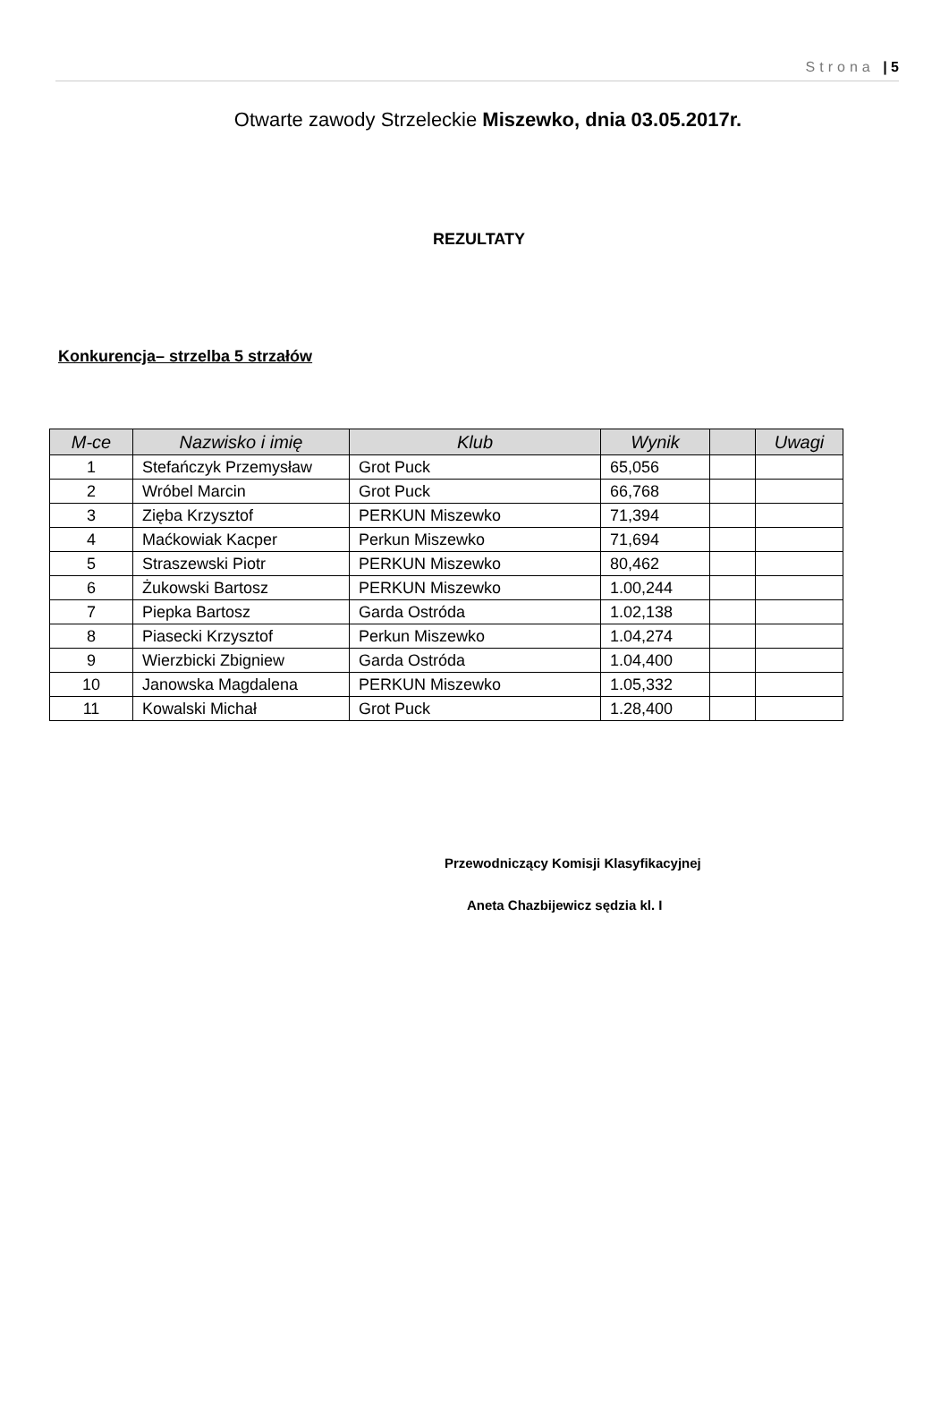Strona | 5
Otwarte zawody Strzeleckie Miszewko, dnia 03.05.2017r.
REZULTATY
Konkurencja– strzelba 5 strzałów
| M-ce | Nazwisko i imię | Klub | Wynik | | Uwagi |
| --- | --- | --- | --- | --- | --- |
| 1 | Stefańczyk Przemysław | Grot Puck | 65,056 | | |
| 2 | Wróbel Marcin | Grot Puck | 66,768 | | |
| 3 | Zięba Krzysztof | PERKUN Miszewko | 71,394 | | |
| 4 | Maćkowiak Kacper | Perkun Miszewko | 71,694 | | |
| 5 | Straszewski Piotr | PERKUN Miszewko | 80,462 | | |
| 6 | Żukowski Bartosz | PERKUN Miszewko | 1.00,244 | | |
| 7 | Piepka Bartosz | Garda Ostróda | 1.02,138 | | |
| 8 | Piasecki Krzysztof | Perkun Miszewko | 1.04,274 | | |
| 9 | Wierzbicki Zbigniew | Garda Ostróda | 1.04,400 | | |
| 10 | Janowska Magdalena | PERKUN Miszewko | 1.05,332 | | |
| 11 | Kowalski Michał | Grot Puck | 1.28,400 | | |
Przewodniczący Komisji Klasyfikacyjnej
Aneta Chazbijewicz sędzia kl. I